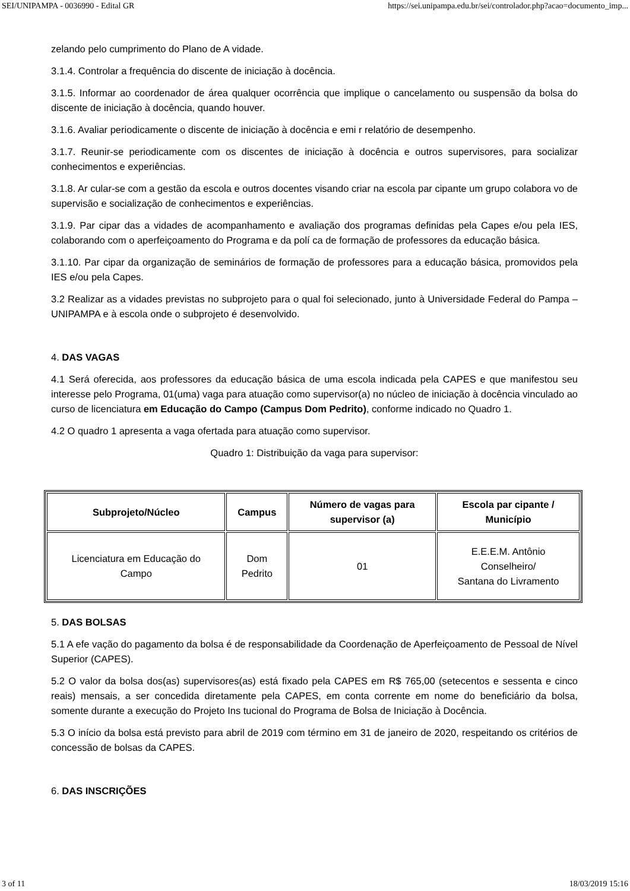SEI/UNIPAMPA - 0036990 - Edital GR https://sei.unipampa.edu.br/sei/controlador.php?acao=documento_imp...
zelando pelo cumprimento do Plano de A vidade.
3.1.4. Controlar a frequência do discente de iniciação à docência.
3.1.5. Informar ao coordenador de área qualquer ocorrência que implique o cancelamento ou suspensão da bolsa do discente de iniciação à docência, quando houver.
3.1.6. Avaliar periodicamente o discente de iniciação à docência e emi r relatório de desempenho.
3.1.7. Reunir-se periodicamente com os discentes de iniciação à docência e outros supervisores, para socializar conhecimentos e experiências.
3.1.8. Ar cular-se com a gestão da escola e outros docentes visando criar na escola par cipante um grupo colabora vo de supervisão e socialização de conhecimentos e experiências.
3.1.9. Par cipar das a vidades de acompanhamento e avaliação dos programas definidas pela Capes e/ou pela IES, colaborando com o aperfeiçoamento do Programa e da polí ca de formação de professores da educação básica.
3.1.10. Par cipar da organização de seminários de formação de professores para a educação básica, promovidos pela IES e/ou pela Capes.
3.2 Realizar as a vidades previstas no subprojeto para o qual foi selecionado, junto à Universidade Federal do Pampa – UNIPAMPA e à escola onde o subprojeto é desenvolvido.
4. DAS VAGAS
4.1 Será oferecida, aos professores da educação básica de uma escola indicada pela CAPES e que manifestou seu interesse pelo Programa, 01(uma) vaga para atuação como supervisor(a) no núcleo de iniciação à docência vinculado ao curso de licenciatura em Educação do Campo (Campus Dom Pedrito), conforme indicado no Quadro 1.
4.2 O quadro 1 apresenta a vaga ofertada para atuação como supervisor.
Quadro 1: Distribuição da vaga para supervisor:
| Subprojeto/Núcleo | Campus | Número de vagas para supervisor (a) | Escola par cipante / Município |
| --- | --- | --- | --- |
| Licenciatura em Educação do Campo | Dom Pedrito | 01 | E.E.E.M. Antônio Conselheiro/ Santana do Livramento |
5. DAS BOLSAS
5.1 A efe vação do pagamento da bolsa é de responsabilidade da Coordenação de Aperfeiçoamento de Pessoal de Nível Superior (CAPES).
5.2 O valor da bolsa dos(as) supervisores(as) está fixado pela CAPES em R$ 765,00 (setecentos e sessenta e cinco reais) mensais, a ser concedida diretamente pela CAPES, em conta corrente em nome do beneficiário da bolsa, somente durante a execução do Projeto Ins tucional do Programa de Bolsa de Iniciação à Docência.
5.3 O início da bolsa está previsto para abril de 2019 com término em 31 de janeiro de 2020, respeitando os critérios de concessão de bolsas da CAPES.
6. DAS INSCRIÇÕES
3 of 11 18/03/2019 15:16